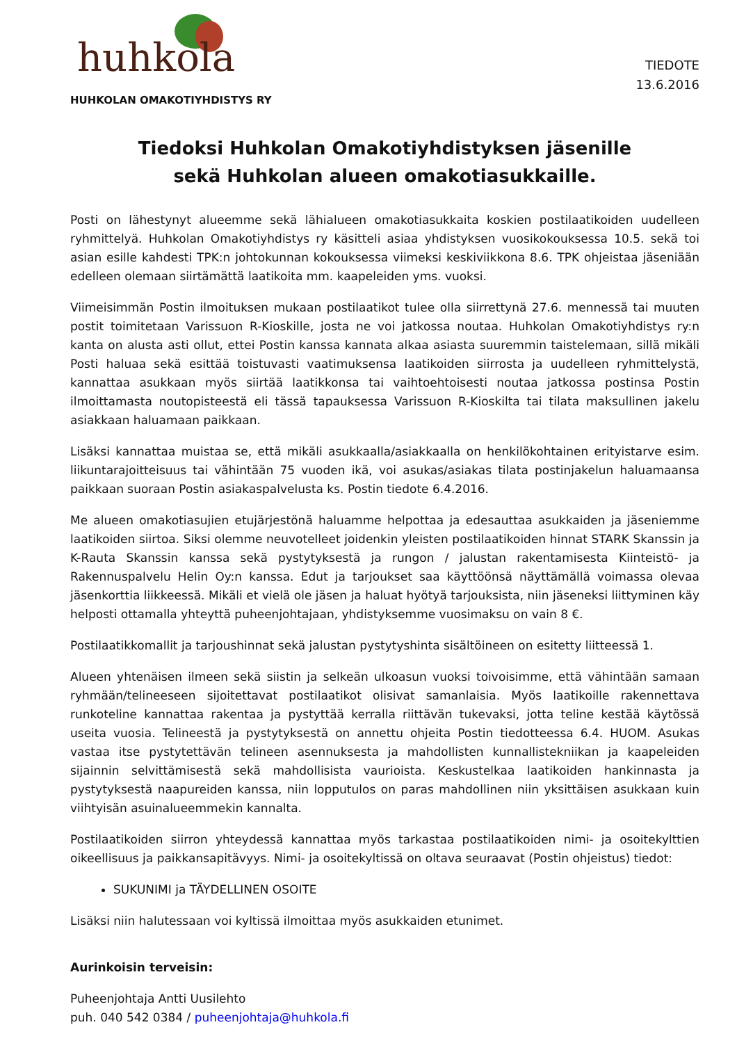huhkola
HUHKOLAN OMAKOTIYHDISTYS RY
TIEDOTE
13.6.2016
Tiedoksi Huhkolan Omakotiyhdistyksen jäsenille
sekä Huhkolan alueen omakotiasukkaille.
Posti on lähestynyt alueemme sekä lähialueen omakotiasukkaita koskien postilaatikoiden uudelleen ryhmittelyä. Huhkolan Omakotiyhdistys ry käsitteli asiaa yhdistyksen vuosikokouksessa 10.5. sekä toi asian esille kahdesti TPK:n johtokunnan kokouksessa viimeksi keskiviikkona 8.6. TPK ohjeistaa jäseniään edelleen olemaan siirtämättä laatikoita mm. kaapeleiden yms. vuoksi.
Viimeisimmän Postin ilmoituksen mukaan postilaatikot tulee olla siirrettynä 27.6. mennessä tai muuten postit toimitetaan Varissuon R-Kioskille, josta ne voi jatkossa noutaa. Huhkolan Omakotiyhdistys ry:n kanta on alusta asti ollut, ettei Postin kanssa kannata alkaa asiasta suuremmin taistelemaan, sillä mikäli Posti haluaa sekä esittää toistuvasti vaatimuksensa laatikoiden siirrosta ja uudelleen ryhmittelystä, kannattaa asukkaan myös siirtää laatikkonsa tai vaihtoehtoisesti noutaa jatkossa postinsa Postin ilmoittamasta noutopisteestä eli tässä tapauksessa Varissuon R-Kioskilta tai tilata maksullinen jakelu asiakkaan haluamaan paikkaan.
Lisäksi kannattaa muistaa se, että mikäli asukkaalla/asiakkaalla on henkilökohtainen erityistarve esim. liikuntarajoitteisuus tai vähintään 75 vuoden ikä, voi asukas/asiakas tilata postinjakelun haluamaansa paikkaan suoraan Postin asiakaspalvelusta ks. Postin tiedote 6.4.2016.
Me alueen omakotiasujien etujärjestönä haluamme helpottaa ja edesauttaa asukkaiden ja jäseniemme laatikoiden siirtoa. Siksi olemme neuvotelleet joidenkin yleisten postilaatikoiden hinnat STARK Skanssin ja K-Rauta Skanssin kanssa sekä pystytyksestä ja rungon / jalustan rakentamisesta Kiinteistö- ja Rakennuspalvelu Helin Oy:n kanssa. Edut ja tarjoukset saa käyttöönsä näyttämällä voimassa olevaa jäsenkorttia liikkeessä. Mikäli et vielä ole jäsen ja haluat hyötyä tarjouksista, niin jäseneksi liittyminen käy helposti ottamalla yhteyttä puheenjohtajaan, yhdistyksemme vuosimaksu on vain 8 €.
Postilaatikkomallit ja tarjoushinnat sekä jalustan pystytyshinta sisältöineen on esitetty liitteessä 1.
Alueen yhtenäisen ilmeen sekä siistin ja selkeän ulkoasun vuoksi toivoisimme, että vähintään samaan ryhmään/telineeseen sijoitettavat postilaatikot olisivat samanlaisia. Myös laatikoille rakennettava runkoteline kannattaa rakentaa ja pystyttää kerralla riittävän tukevaksi, jotta teline kestää käytössä useita vuosia. Telineestä ja pystytyksestä on annettu ohjeita Postin tiedotteessa 6.4. HUOM. Asukas vastaa itse pystytettävän telineen asennuksesta ja mahdollisten kunnallistekniikan ja kaapeleiden sijainnin selvittämisestä sekä mahdollisista vaurioista. Keskustelkaa laatikoiden hankinnasta ja pystytyksestä naapureiden kanssa, niin lopputulos on paras mahdollinen niin yksittäisen asukkaan kuin viihtyisän asuinalueemmekin kannalta.
Postilaatikoiden siirron yhteydessä kannattaa myös tarkastaa postilaatikoiden nimi- ja osoitekylttien oikeellisuus ja paikkansapitävyys. Nimi- ja osoitekyltissä on oltava seuraavat (Postin ohjeistus) tiedot:
SUKUNIMI ja TÄYDELLINEN OSOITE
Lisäksi niin halutessaan voi kyltissä ilmoittaa myös asukkaiden etunimet.
Aurinkoisin terveisin:
Puheenjohtaja Antti Uusilehto
puh. 040 542 0384 / puheenjohtaja@huhkola.fi